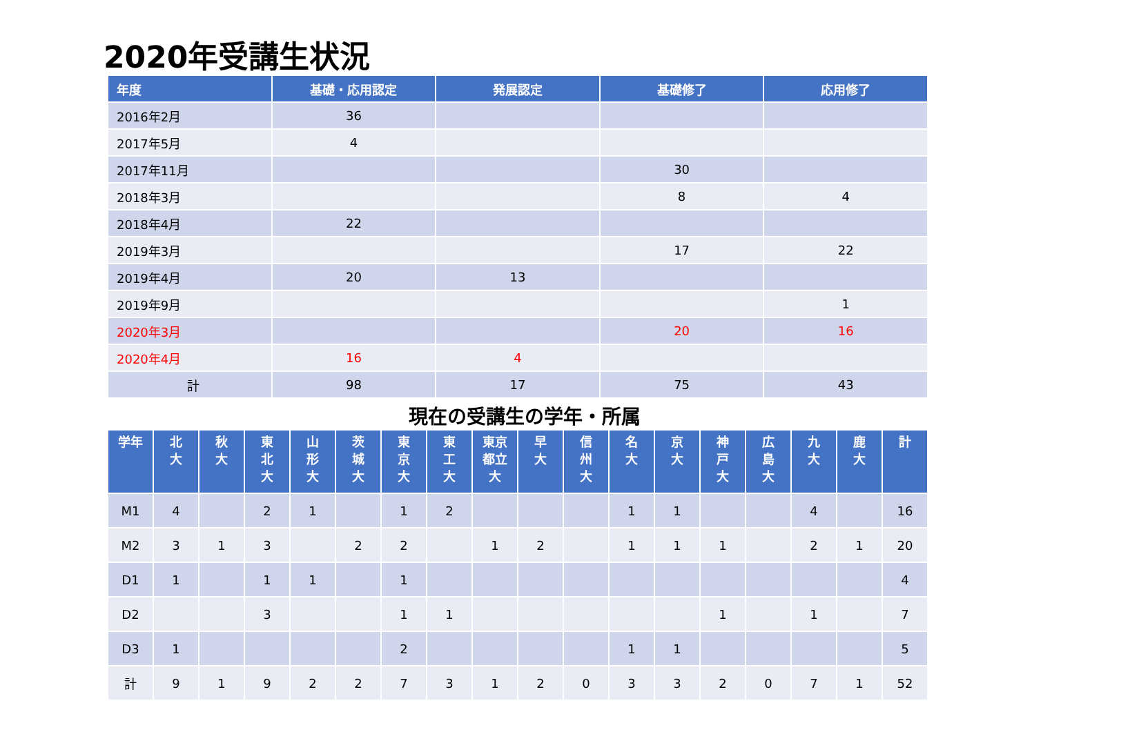2020年受講生状況
| 年度 | 基礎・応用認定 | 発展認定 | 基礎修了 | 応用修了 |
| --- | --- | --- | --- | --- |
| 2016年2月 | 36 | | | |
| 2017年5月 | 4 | | | |
| 2017年11月 | | | 30 | |
| 2018年3月 | | | 8 | 4 |
| 2018年4月 | 22 | | | |
| 2019年3月 | | | 17 | 22 |
| 2019年4月 | 20 | 13 | | |
| 2019年9月 | | | | 1 |
| 2020年3月 | | | 20 | 16 |
| 2020年4月 | 16 | 4 | | |
| 計 | 98 | 17 | 75 | 43 |
現在の受講生の学年・所属
| 学年 | 北 大 | 秋 大 | 東 北 大 | 山 形 大 | 茨 城 大 | 東 京 大 | 東 工 大 | 東京 都立 大 | 早 大 | 信 州 大 | 名 大 | 京 大 | 神 戸 大 | 広 島 大 | 九 大 | 鹿 大 | 計 |
| --- | --- | --- | --- | --- | --- | --- | --- | --- | --- | --- | --- | --- | --- | --- | --- | --- | --- |
| M1 | 4 | | 2 | 1 | | 1 | 2 | | | | 1 | 1 | | | 4 | | 16 |
| M2 | 3 | 1 | 3 | | 2 | 2 | | 1 | 2 | | 1 | 1 | 1 | | 2 | 1 | 20 |
| D1 | 1 | | 1 | 1 | | 1 | | | | | | | | | | | 4 |
| D2 | | | 3 | | | 1 | 1 | | | | | | 1 | | 1 | | 7 |
| D3 | 1 | | | | | 2 | | | | | 1 | 1 | | | | | 5 |
| 計 | 9 | 1 | 9 | 2 | 2 | 7 | 3 | 1 | 2 | 0 | 3 | 3 | 2 | 0 | 7 | 1 | 52 |